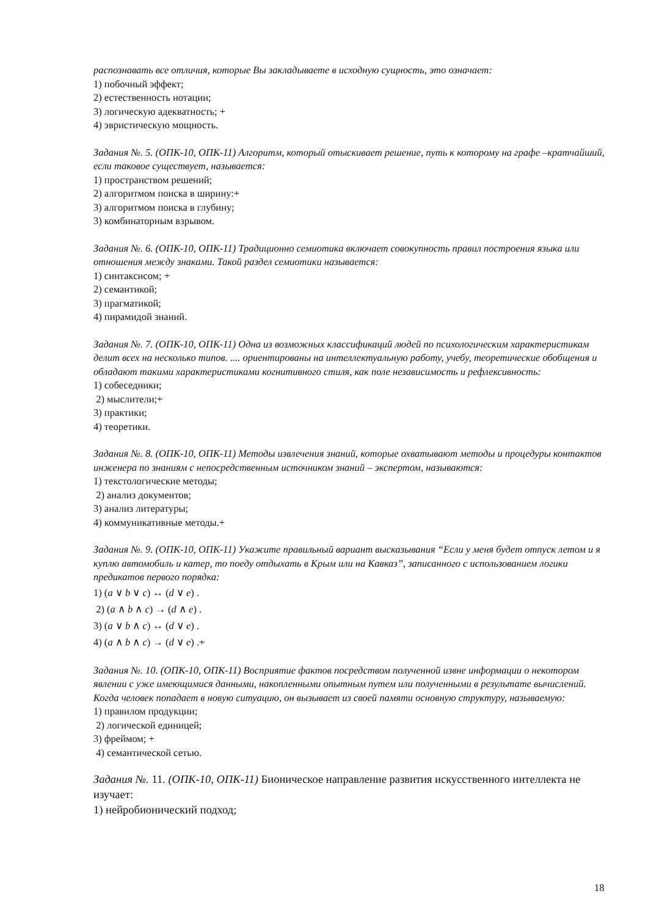распознавать все отличия, которые Вы закладываете в исходную сущность, это означает:
1) побочный эффект;
2) естественность нотации;
3) логическую адекватность; +
4) эвристическую мощность.
Задания №. 5. (ОПК-10, ОПК-11) Алгоритм, который отыскивает решение, путь к которому на графе –кратчайший, если таковое существует, называется:
1) пространством решений;
2) алгоритмом поиска в ширину:+
3) алгоритмом поиска в глубину;
3) комбинаторным взрывом.
Задания №. 6. (ОПК-10, ОПК-11) Традиционно семиотика включает совокупность правил построения языка или отношения между знаками. Такой раздел семиотики называется:
1) синтаксисом; +
2) семантикой;
3) прагматикой;
4) пирамидой знаний.
Задания №. 7. (ОПК-10, ОПК-11) Одна из возможных классификаций людей по психологическим характеристикам делит всех на несколько типов. .... ориентированы на интеллектуальную работу, учебу, теоретические обобщения и обладают такими характеристиками когнитивного стиля, как поле независимость и рефлексивность:
1) собеседники;
2) мыслители;+
3) практики;
4) теоретики.
Задания №. 8. (ОПК-10, ОПК-11) Методы извлечения знаний, которые охватывают методы и процедуры контактов инженера по знаниям с непосредственным источником знаний – экспертом, называются:
1) текстологические методы;
2) анализ документов;
3) анализ литературы;
4) коммуникативные методы.+
Задания №. 9. (ОПК-10, ОПК-11) Укажите правильный вариант высказывания “Если у меня будет отпуск летом и я куплю автомобиль и катер, то поеду отдыхать в Крым или на Кавказ”, записанного с использованием логики предикатов первого порядка:
1) (a ∨ b ∨ c) ↔ (d ∨ e) .
2) (a ∧ b ∧ c) → (d ∧ e) .
3) (a ∨ b ∧ c) ↔ (d ∨ e) .
4) (a ∧ b ∧ c) → (d ∨ e) .+
Задания №. 10. (ОПК-10, ОПК-11) Восприятие фактов посредством полученной извне информации о некотором явлении с уже имеющимися данными, накопленными опытным путем или полученными в результате вычислений. Когда человек попадает в новую ситуацию, он вызывает из своей памяти основную структуру, называемую:
1) правилом продукции;
2) логической единицей;
3) фреймом; +
4) семантической сетью.
Задания №. 11. (ОПК-10, ОПК-11) Бионическое направление развития искусственного интеллекта не изучает:
1) нейробионический подход;
18